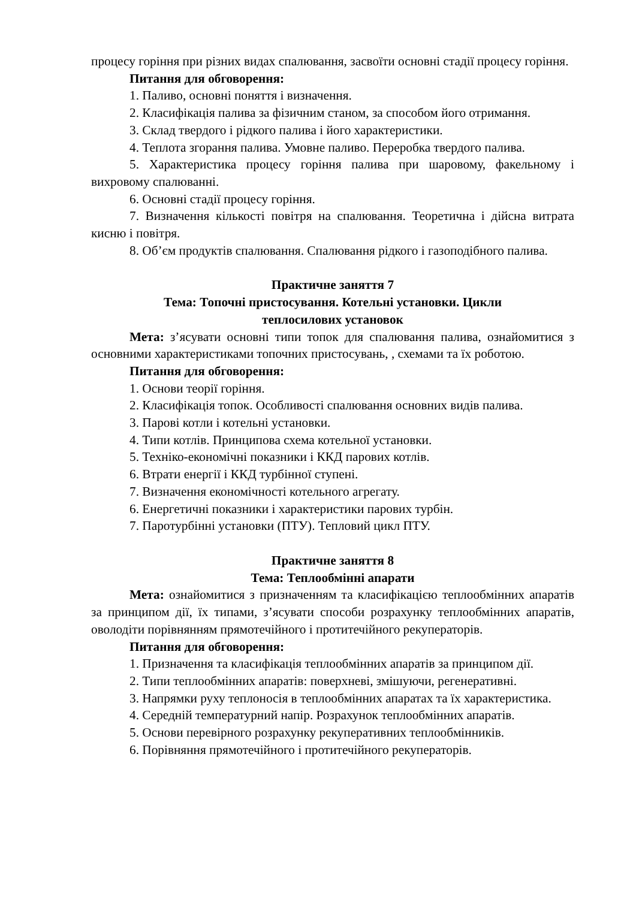процесу горіння при різних видах спалювання, засвоїти основні стадії процесу горіння.
Питання для обговорення:
1. Паливо, основні поняття і визначення.
2. Класифікація палива за фізичним станом, за способом його отримання.
3. Склад твердого і рідкого палива і його характеристики.
4. Теплота згорання палива. Умовне паливо. Переробка твердого палива.
5. Характеристика процесу горіння палива при шаровому, факельному і вихровому спалюванні.
6. Основні стадії процесу горіння.
7. Визначення кількості повітря на спалювання. Теоретична і дійсна витрата кисню і повітря.
8. Об’єм продуктів спалювання. Спалювання рідкого і газоподібного палива.
Практичне заняття 7
Тема: Топочні пристосування. Котельні установки. Цикли
теплосилових установок
Мета: з’ясувати основні типи топок для спалювання палива, ознайомитися з основними характеристиками топочних пристосувань, , схемами та їх роботою.
Питання для обговорення:
1. Основи теорії горіння.
2. Класифікація топок. Особливості спалювання основних видів палива.
3. Парові котли і котельні установки.
4. Типи котлів. Принципова схема котельної установки.
5. Техніко-економічні показники і ККД парових котлів.
6. Втрати енергії і ККД турбінної ступені.
7. Визначення економічності котельного агрегату.
6. Енергетичні показники і характеристики парових турбін.
7. Паротурбінні установки (ПТУ). Тепловий цикл ПТУ.
Практичне заняття 8
Тема: Теплообмінні апарати
Мета: ознайомитися з призначенням та класифікацією теплообмінних апаратів за принципом дії, їх типами, з’ясувати способи розрахунку теплообмінних апаратів, оволодіти порівнянням прямотечійного і протитечійного рекуператорів.
Питання для обговорення:
1. Призначення та класифікація теплообмінних апаратів за принципом дії.
2. Типи теплообмінних апаратів: поверхневі, змішуючи, регенеративні.
3. Напрямки руху теплоносія в теплообмінних апаратах та їх характеристика.
4. Середній температурний напір. Розрахунок теплообмінних апаратів.
5. Основи перевірного розрахунку рекуперативних теплообмінників.
6. Порівняння прямотечійного і протитечійного рекуператорів.